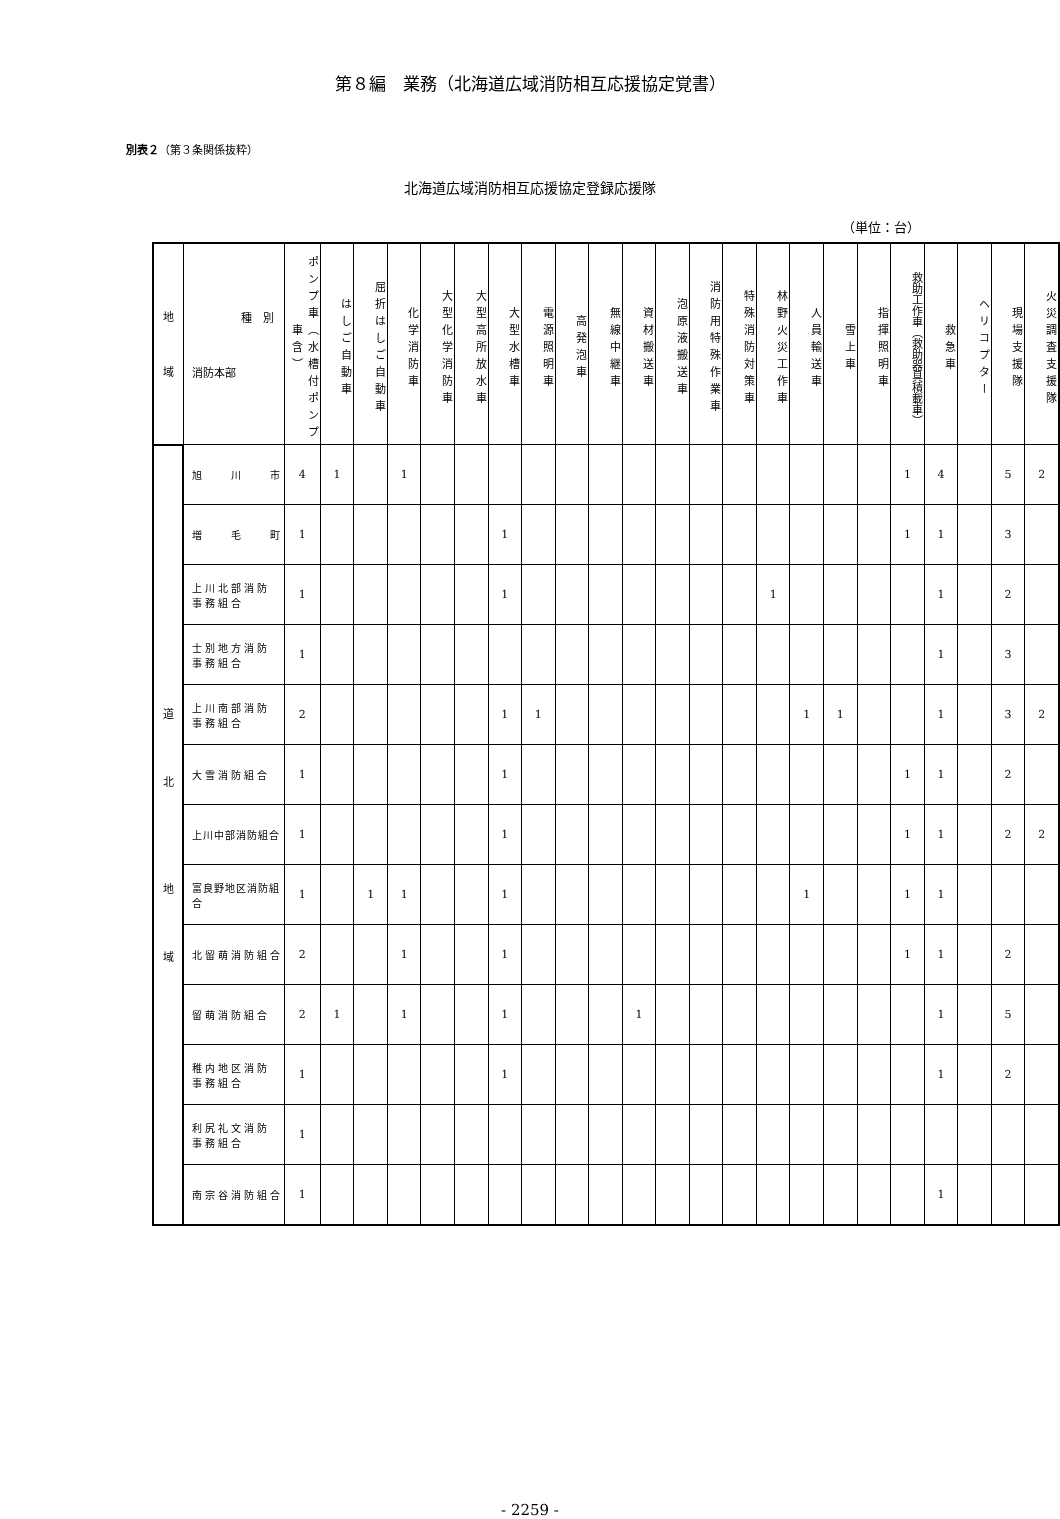第８編　業務（北海道広域消防相互応援協定覚書）
別表２（第３条関係抜粋）
北海道広域消防相互応援協定登録応援隊
（単位：台）
| 地 域 | 種 別 消防本部 | ポンプ車（水槽付ポンプ車含） | はしご自動車 | 屈折はしご自動車 | 化学消防車 | 大型化学消防車 | 大型高所放水車 | 大型水槽車 | 電源照明車 | 高発泡車 | 無線中継車 | 資材搬送車 | 泡原液搬送車 | 消防用特殊作業車 | 特殊消防対策車 | 林野火災工作車 | 人員輸送車 | 雪上車 | 指揮照明車 | 救助工作車（救助器具積載車） | 救急車 | ヘリコプター | 現場支援隊 | 火災調査支援隊 |
| --- | --- | --- | --- | --- | --- | --- | --- | --- | --- | --- | --- | --- | --- | --- | --- | --- | --- | --- | --- | --- | --- | --- | --- | --- |
| 道 北 地 域 | 旭 川 市 | 4 | 1 | | 1 | | | | | | | | | | | | | | | 1 | 4 | | 5 | 2 |
| | 増 毛 町 | 1 | | | | | | 1 | | | | | | | | | | | | 1 | 1 | | 3 | |
| | 上川北部消防 事務組合 | 1 | | | | | | 1 | | | | | | | | 1 | | | | | 1 | | 2 | |
| | 士別地方消防 事務組合 | 1 | | | | | | | | | | | | | | | | | | | 1 | | 3 | |
| | 上川南部消防 事務組合 | 2 | | | | | | 1 | 1 | | | | | | | | 1 | 1 | | | 1 | | 3 | 2 |
| | 大雪消防組合 | 1 | | | | | | 1 | | | | | | | | | | | | 1 | 1 | | 2 | |
| | 上川中部消防組合 | 1 | | | | | | 1 | | | | | | | | | | | | 1 | 1 | | 2 | 2 |
| | 富良野地区消防組合 | 1 | | 1 | 1 | | | 1 | | | | | | | | | 1 | | | 1 | 1 | | | |
| | 北留萌消防組合 | 2 | | | 1 | | | 1 | | | | | | | | | | | | 1 | 1 | | 2 | |
| | 留萌消防組合 | 2 | 1 | | 1 | | | 1 | | | | 1 | | | | | | | | | 1 | | 5 | |
| | 稚内地区消防 事務組合 | 1 | | | | | | 1 | | | | | | | | | | | | | 1 | | 2 | |
| | 利尻礼文消防 事務組合 | 1 | | | | | | | | | | | | | | | | | | | | | | |
| | 南宗谷消防組合 | 1 | | | | | | | | | | | | | | | | | | | 1 | | | |
- 2259 -